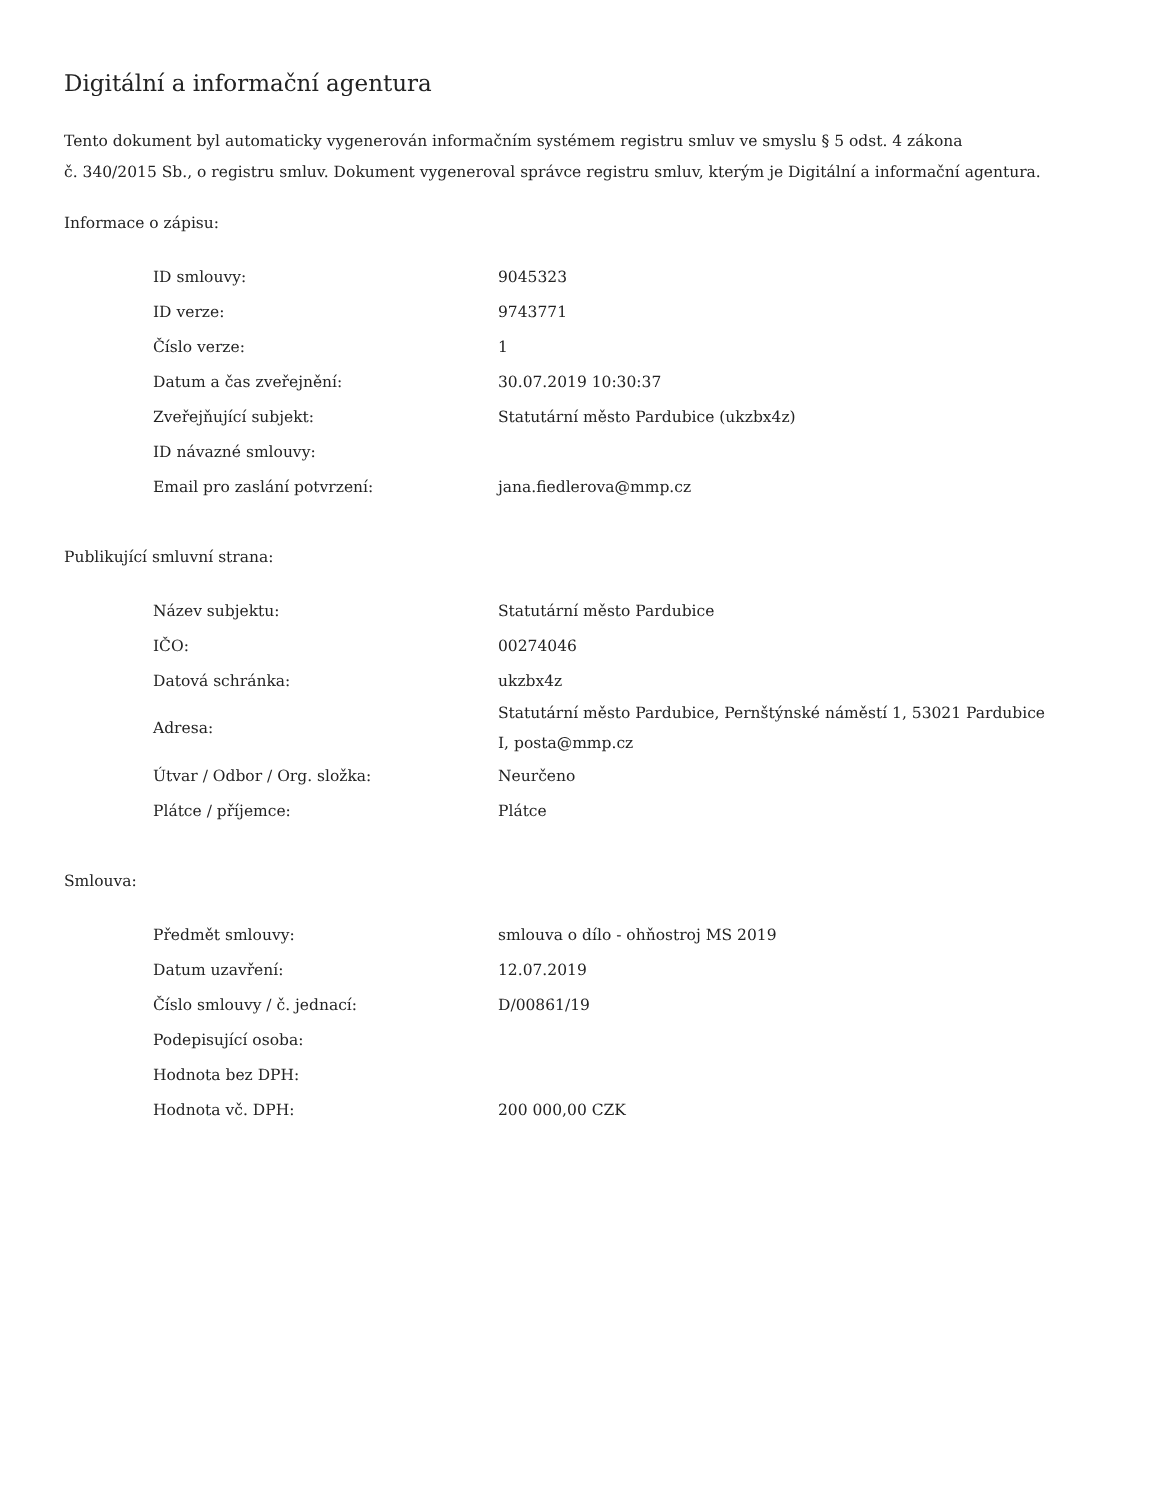Digitální a informační agentura
Tento dokument byl automaticky vygenerován informačním systémem registru smluv ve smyslu § 5 odst. 4 zákona
č. 340/2015 Sb., o registru smluv. Dokument vygeneroval správce registru smluv, kterým je Digitální a informační agentura.
Informace o zápisu:
| ID smlouvy: | 9045323 |
| ID verze: | 9743771 |
| Číslo verze: | 1 |
| Datum a čas zveřejnění: | 30.07.2019 10:30:37 |
| Zveřejňující subjekt: | Statutární město Pardubice (ukzbx4z) |
| ID návazné smlouvy: | |
| Email pro zaslání potvrzení: | jana.fiedlerova@mmp.cz |
Publikující smluvní strana:
| Název subjektu: | Statutární město Pardubice |
| IČO: | 00274046 |
| Datová schránka: | ukzbx4z |
| Adresa: | Statutární město Pardubice, Pernštýnské náměstí 1, 53021 Pardubice I, posta@mmp.cz |
| Útvar / Odbor / Org. složka: | Neurčeno |
| Plátce / příjemce: | Plátce |
Smlouva:
| Předmět smlouvy: | smlouva o dílo - ohňostroj MS 2019 |
| Datum uzavření: | 12.07.2019 |
| Číslo smlouvy / č. jednací: | D/00861/19 |
| Podepisující osoba: | |
| Hodnota bez DPH: | |
| Hodnota vč. DPH: | 200 000,00 CZK |